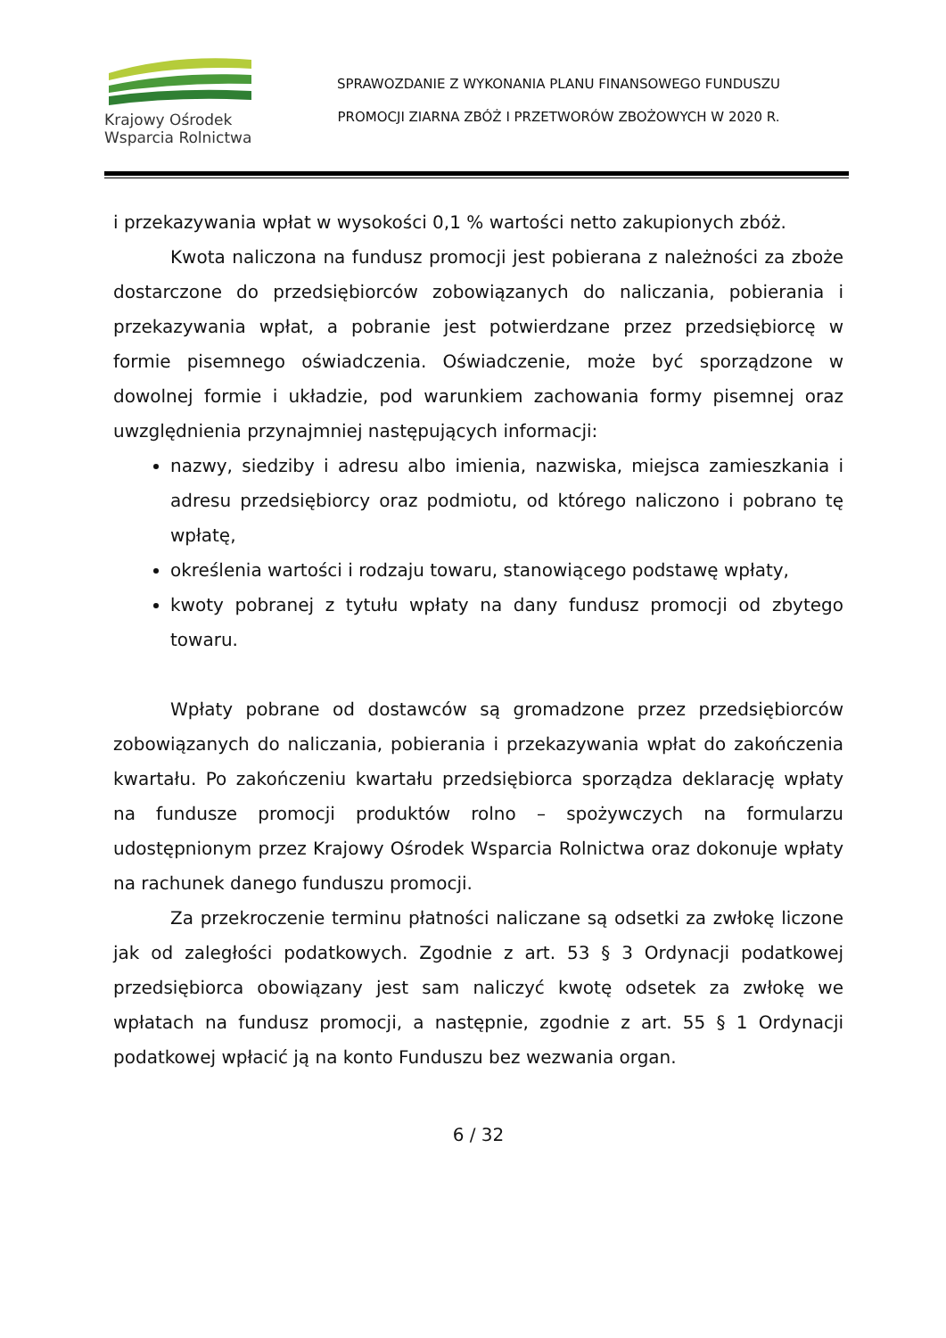Krajowy Ośrodek
Wsparcia Rolnictwa
SPRAWOZDANIE Z WYKONANIA PLANU FINANSOWEGO FUNDUSZU
PROMOCJI ZIARNA ZBÓŻ I PRZETWORÓW ZBOŻOWYCH W 2020 R.
i przekazywania wpłat w wysokości 0,1 % wartości netto zakupionych zbóż.
Kwota naliczona na fundusz promocji jest pobierana z należności za zboże dostarczone do przedsiębiorców zobowiązanych do naliczania, pobierania i przekazywania wpłat, a pobranie jest potwierdzane przez przedsiębiorcę w formie pisemnego oświadczenia. Oświadczenie, może być sporządzone w dowolnej formie i układzie, pod warunkiem zachowania formy pisemnej oraz uwzględnienia przynajmniej następujących informacji:
nazwy, siedziby i adresu albo imienia, nazwiska, miejsca zamieszkania i adresu przedsiębiorcy oraz podmiotu, od którego naliczono i pobrano tę wpłatę,
określenia wartości i rodzaju towaru, stanowiącego podstawę wpłaty,
kwoty pobranej z tytułu wpłaty na dany fundusz promocji od zbytego towaru.
Wpłaty pobrane od dostawców są gromadzone przez przedsiębiorców zobowiązanych do naliczania, pobierania i przekazywania wpłat do zakończenia kwartału. Po zakończeniu kwartału przedsiębiorca sporządza deklarację wpłaty na fundusze promocji produktów rolno – spożywczych na formularzu udostępnionym przez Krajowy Ośrodek Wsparcia Rolnictwa oraz dokonuje wpłaty na rachunek danego funduszu promocji.
Za przekroczenie terminu płatności naliczane są odsetki za zwłokę liczone jak od zaległości podatkowych. Zgodnie z art. 53 § 3 Ordynacji podatkowej przedsiębiorca obowiązany jest sam naliczyć kwotę odsetek za zwłokę we wpłatach na fundusz promocji, a następnie, zgodnie z art. 55 § 1 Ordynacji podatkowej wpłacić ją na konto Funduszu bez wezwania organ.
6 / 32